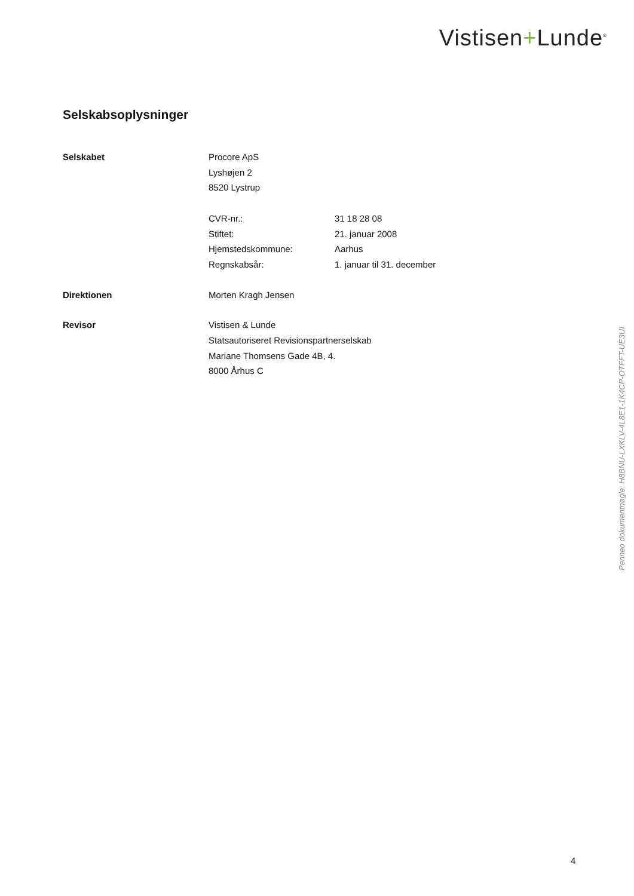Vistisen+Lunde<sup>®</sup>
Selskabsoplysninger
Selskabet Procore ApS
Lyshøjen 2
8520 Lystrup
CVR-nr.: 31 18 28 08
Stiftet: 21. januar 2008
Hjemstedskommune: Aarhus
Regnskabsår: 1. januar til 31. december
Direktionen Morten Kragh Jensen
Revisor Vistisen & Lunde
Statsautoriseret Revisionspartnerselskab
Mariane Thomsens Gade 4B, 4.
8000 Århus C
Penneo dokumentnøgle: H8BNU-LXKLV-4L8E1-1K4CP-OTFFT-UE3UI
4